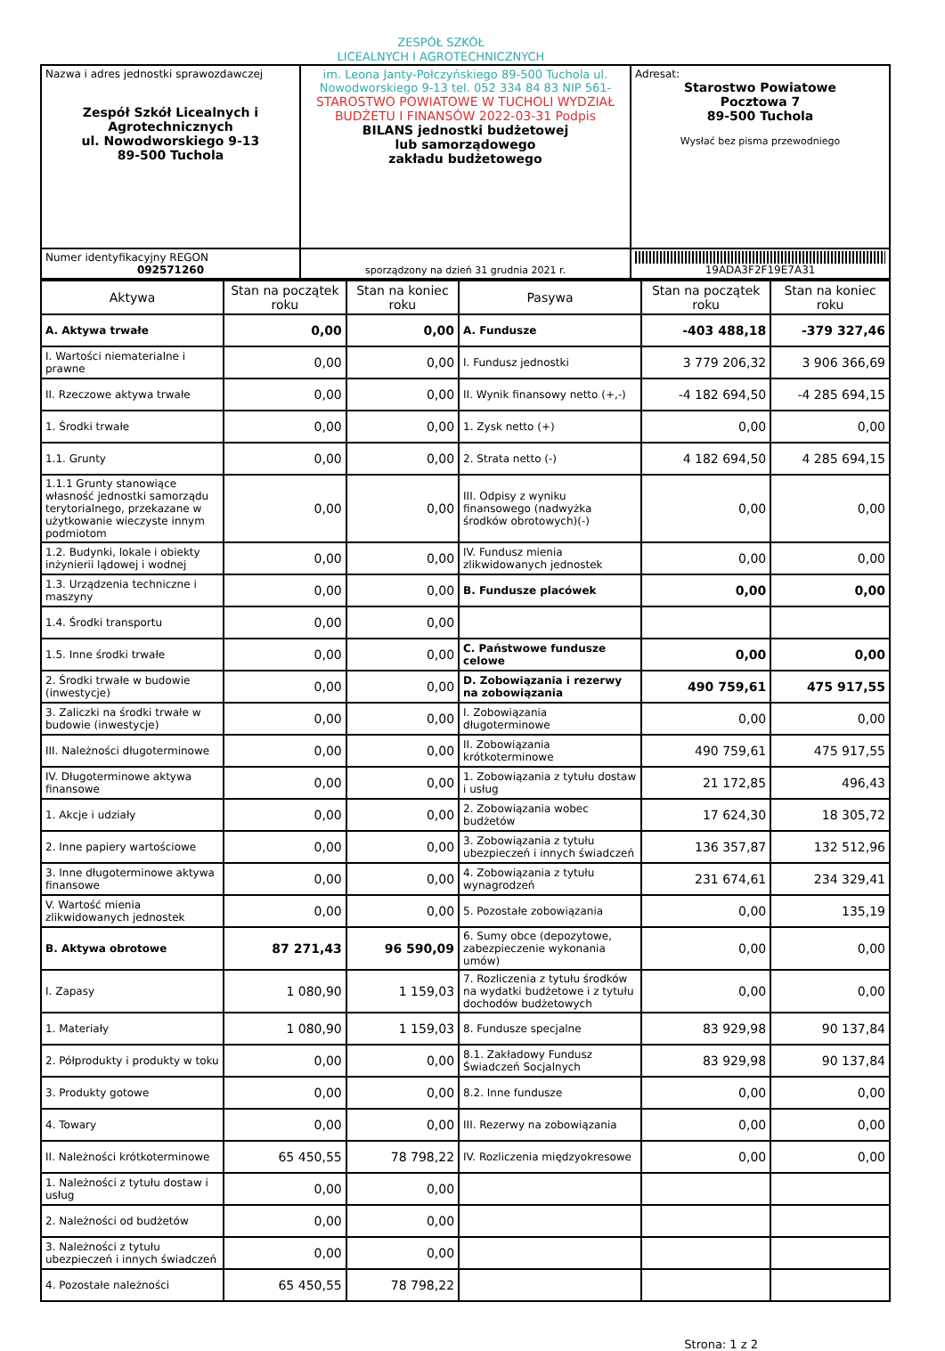ZESPÓŁ SZKÓŁ
LICEALNYCH I AGROTECHNICZNYCH
| Nazwa i adres jednostki sprawozdawczej Zespół Szkół Licealnych i Agrotechnicznych ul. Nowodworskiego 9-13 89-500 Tuchola | im. Leona Janty-Połczyńskiego 89-500 Tuchola ul. Nowodworskiego 9-13 tel. 052 334 84 83 NIP 561- STAROSTWO POWIATOWE W TUCHOLI WYDZIAŁ BUDŻETU I FINANSÓW 2022-03-31 Podpis BILANS jednostki budżetowej lub samorządowego zakładu budżetowego | Adresat: Starostwo Powiatowe Pocztowa 7 89-500 Tuchola Wysłać bez pisma przewodniego |
| Numer identyfikacyjny REGON 092571260 | sporządzony na dzień 31 grudnia 2021 r. | 19ADA3F2F19E7A31 |
| Aktywa | Stan na początek roku | Stan na koniec roku | Pasywa | Stan na początek roku | Stan na koniec roku |
| --- | --- | --- | --- | --- | --- |
| A. Aktywa trwałe | 0,00 | 0,00 | A. Fundusze | -403 488,18 | -379 327,46 |
| I. Wartości niematerialne i prawne | 0,00 | 0,00 | I. Fundusz jednostki | 3 779 206,32 | 3 906 366,69 |
| II. Rzeczowe aktywa trwałe | 0,00 | 0,00 | II. Wynik finansowy netto (+,-) | -4 182 694,50 | -4 285 694,15 |
| 1. Środki trwałe | 0,00 | 0,00 | 1. Zysk netto (+) | 0,00 | 0,00 |
| 1.1. Grunty | 0,00 | 0,00 | 2. Strata netto (-) | 4 182 694,50 | 4 285 694,15 |
| 1.1.1 Grunty stanowiące własność jednostki samorządu terytorialnego, przekazane w użytkowanie wieczyste innym podmiotom | 0,00 | 0,00 | III. Odpisy z wyniku finansowego (nadwyżka środków obrotowych)(-) | 0,00 | 0,00 |
| 1.2. Budynki, lokale i obiekty inżynierii lądowej i wodnej | 0,00 | 0,00 | IV. Fundusz mienia zlikwidowanych jednostek | 0,00 | 0,00 |
| 1.3. Urządzenia techniczne i maszyny | 0,00 | 0,00 | B. Fundusze placówek | 0,00 | 0,00 |
| 1.4. Środki transportu | 0,00 | 0,00 | | | |
| 1.5. Inne środki trwałe | 0,00 | 0,00 | C. Państwowe fundusze celowe | 0,00 | 0,00 |
| 2. Środki trwałe w budowie (inwestycje) | 0,00 | 0,00 | D. Zobowiązania i rezerwy na zobowiązania | 490 759,61 | 475 917,55 |
| 3. Zaliczki na środki trwałe w budowie (inwestycje) | 0,00 | 0,00 | I. Zobowiązania długoterminowe | 0,00 | 0,00 |
| III. Należności długoterminowe | 0,00 | 0,00 | II. Zobowiązania krótkoterminowe | 490 759,61 | 475 917,55 |
| IV. Długoterminowe aktywa finansowe | 0,00 | 0,00 | 1. Zobowiązania z tytułu dostaw i usług | 21 172,85 | 496,43 |
| 1. Akcje i udziały | 0,00 | 0,00 | 2. Zobowiązania wobec budżetów | 17 624,30 | 18 305,72 |
| 2. Inne papiery wartościowe | 0,00 | 0,00 | 3. Zobowiązania z tytułu ubezpieczeń i innych świadczeń | 136 357,87 | 132 512,96 |
| 3. Inne długoterminowe aktywa finansowe | 0,00 | 0,00 | 4. Zobowiązania z tytułu wynagrodzeń | 231 674,61 | 234 329,41 |
| V. Wartość mienia zlikwidowanych jednostek | 0,00 | 0,00 | 5. Pozostałe zobowiązania | 0,00 | 135,19 |
| B. Aktywa obrotowe | 87 271,43 | 96 590,09 | 6. Sumy obce (depozytowe, zabezpieczenie wykonania umów) | 0,00 | 0,00 |
| I. Zapasy | 1 080,90 | 1 159,03 | 7. Rozliczenia z tytułu środków na wydatki budżetowe i z tytułu dochodów budżetowych | 0,00 | 0,00 |
| 1. Materiały | 1 080,90 | 1 159,03 | 8. Fundusze specjalne | 83 929,98 | 90 137,84 |
| 2. Półprodukty i produkty w toku | 0,00 | 0,00 | 8.1. Zakładowy Fundusz Świadczeń Socjalnych | 83 929,98 | 90 137,84 |
| 3. Produkty gotowe | 0,00 | 0,00 | 8.2. Inne fundusze | 0,00 | 0,00 |
| 4. Towary | 0,00 | 0,00 | III. Rezerwy na zobowiązania | 0,00 | 0,00 |
| II. Należności krótkoterminowe | 65 450,55 | 78 798,22 | IV. Rozliczenia międzyokresowe | 0,00 | 0,00 |
| 1. Należności z tytułu dostaw i usług | 0,00 | 0,00 | | | |
| 2. Należności od budżetów | 0,00 | 0,00 | | | |
| 3. Należności z tytułu ubezpieczeń i innych świadczeń | 0,00 | 0,00 | | | |
| 4. Pozostałe należności | 65 450,55 | 78 798,22 | | | |
Strona: 1 z 2